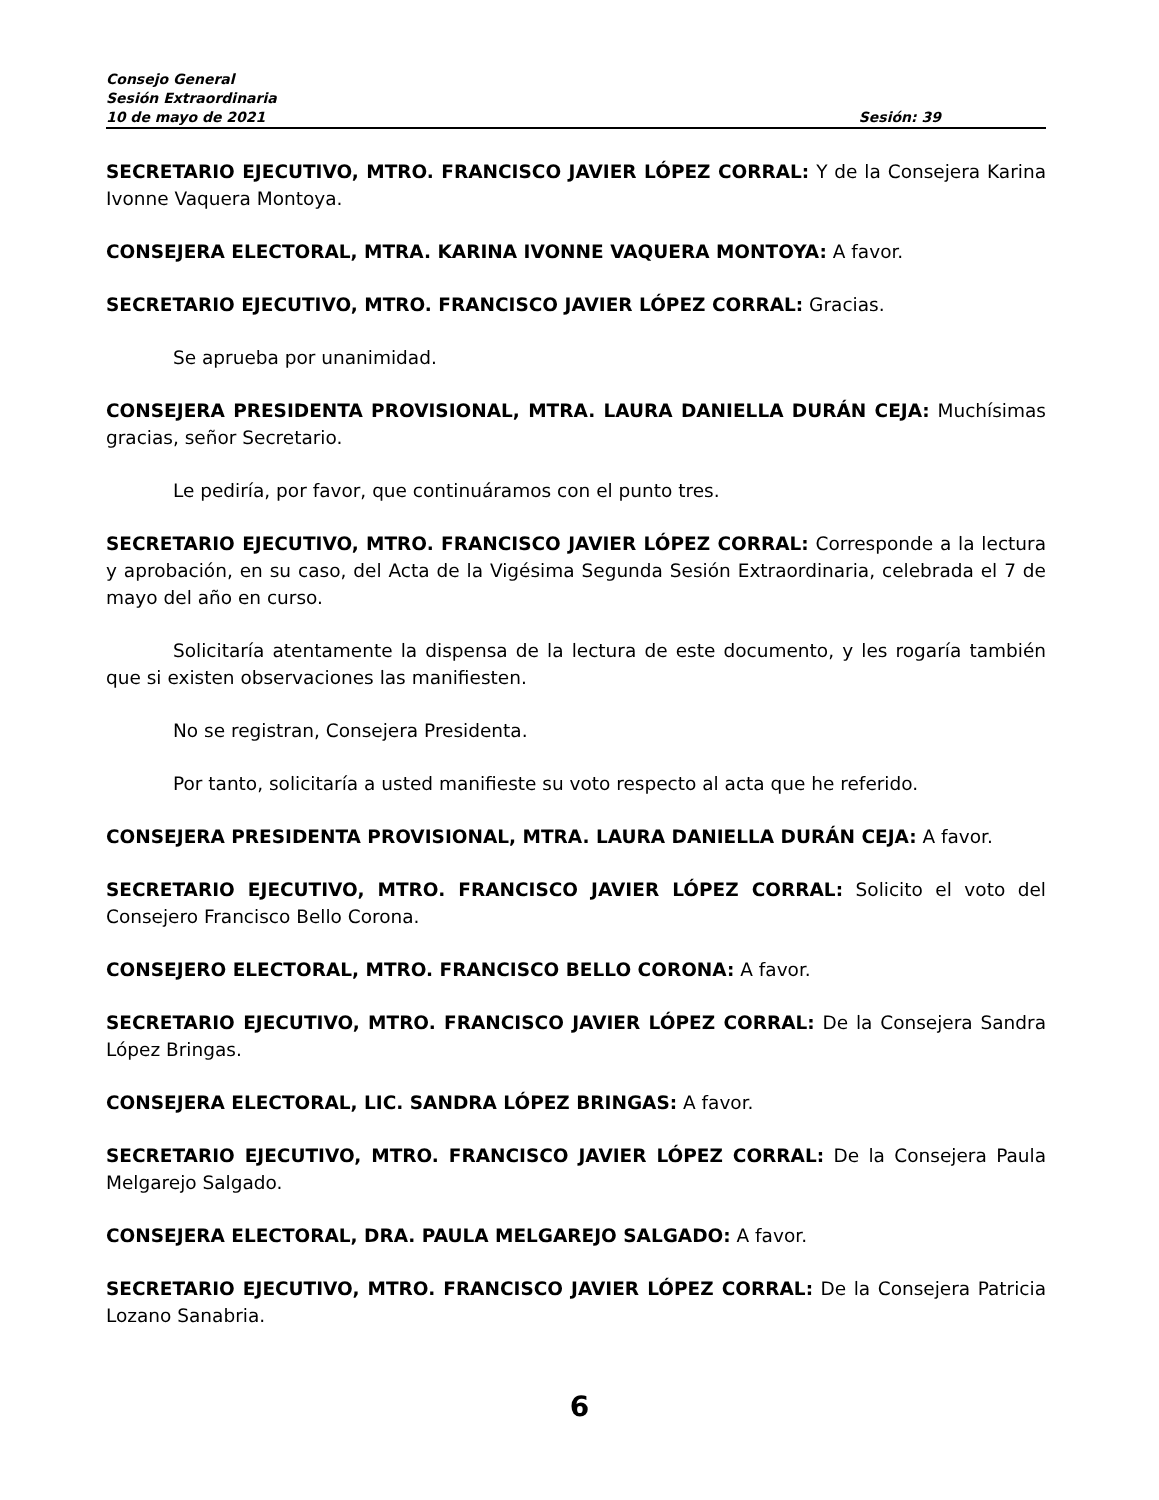Consejo General
Sesión Extraordinaria
10 de mayo de 2021 Sesión: 39
SECRETARIO EJECUTIVO, MTRO. FRANCISCO JAVIER LÓPEZ CORRAL: Y de la Consejera Karina Ivonne Vaquera Montoya.
CONSEJERA ELECTORAL, MTRA. KARINA IVONNE VAQUERA MONTOYA: A favor.
SECRETARIO EJECUTIVO, MTRO. FRANCISCO JAVIER LÓPEZ CORRAL: Gracias.
Se aprueba por unanimidad.
CONSEJERA PRESIDENTA PROVISIONAL, MTRA. LAURA DANIELLA DURÁN CEJA: Muchísimas gracias, señor Secretario.
Le pediría, por favor, que continuáramos con el punto tres.
SECRETARIO EJECUTIVO, MTRO. FRANCISCO JAVIER LÓPEZ CORRAL: Corresponde a la lectura y aprobación, en su caso, del Acta de la Vigésima Segunda Sesión Extraordinaria, celebrada el 7 de mayo del año en curso.
Solicitaría atentamente la dispensa de la lectura de este documento, y les rogaría también que si existen observaciones las manifiesten.
No se registran, Consejera Presidenta.
Por tanto, solicitaría a usted manifieste su voto respecto al acta que he referido.
CONSEJERA PRESIDENTA PROVISIONAL, MTRA. LAURA DANIELLA DURÁN CEJA: A favor.
SECRETARIO EJECUTIVO, MTRO. FRANCISCO JAVIER LÓPEZ CORRAL: Solicito el voto del Consejero Francisco Bello Corona.
CONSEJERO ELECTORAL, MTRO. FRANCISCO BELLO CORONA: A favor.
SECRETARIO EJECUTIVO, MTRO. FRANCISCO JAVIER LÓPEZ CORRAL: De la Consejera Sandra López Bringas.
CONSEJERA ELECTORAL, LIC. SANDRA LÓPEZ BRINGAS: A favor.
SECRETARIO EJECUTIVO, MTRO. FRANCISCO JAVIER LÓPEZ CORRAL: De la Consejera Paula Melgarejo Salgado.
CONSEJERA ELECTORAL, DRA. PAULA MELGAREJO SALGADO: A favor.
SECRETARIO EJECUTIVO, MTRO. FRANCISCO JAVIER LÓPEZ CORRAL: De la Consejera Patricia Lozano Sanabria.
6